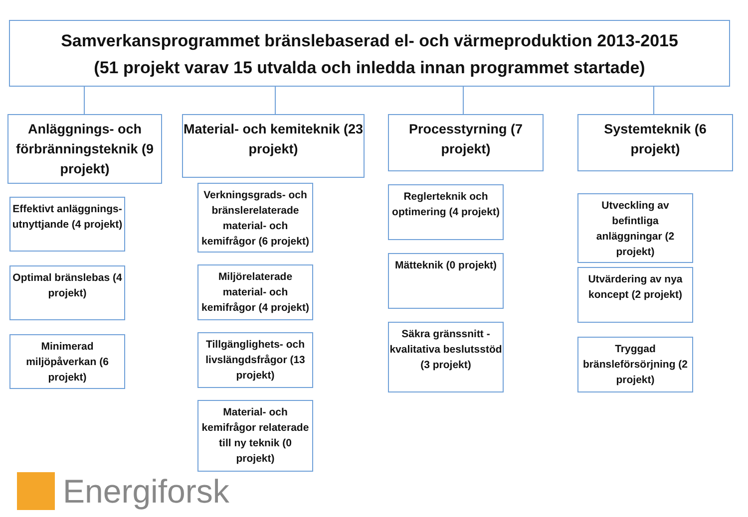Samverkansprogrammet bränslebaserad el- och värmeproduktion 2013-2015
(51 projekt varav 15 utvalda och inledda innan programmet startade)
Anläggnings- och förbränningsteknik (9 projekt)
Effektivt anläggnings-utnyttjande (4 projekt)
Optimal bränslebas (4 projekt)
Minimerad miljöpåverkan (6 projekt)
Material- och kemiteknik (23 projekt)
Verkningsgrads- och bränslerelaterade material- och kemifrågor (6 projekt)
Miljörelaterade material- och kemifrågor (4 projekt)
Tillgänglighets- och livslängdsfrågor (13 projekt)
Material- och kemifrågor relaterade till ny teknik (0 projekt)
Processtyrning (7 projekt)
Reglerteknik och optimering (4 projekt)
Mätteknik (0 projekt)
Säkra gränssnitt - kvalitativa beslutsstöd (3 projekt)
Systemteknik (6 projekt)
Utveckling av befintliga anläggningar (2 projekt)
Utvärdering av nya koncept (2 projekt)
Tryggad bränsleförsörjning (2 projekt)
Energiforsk